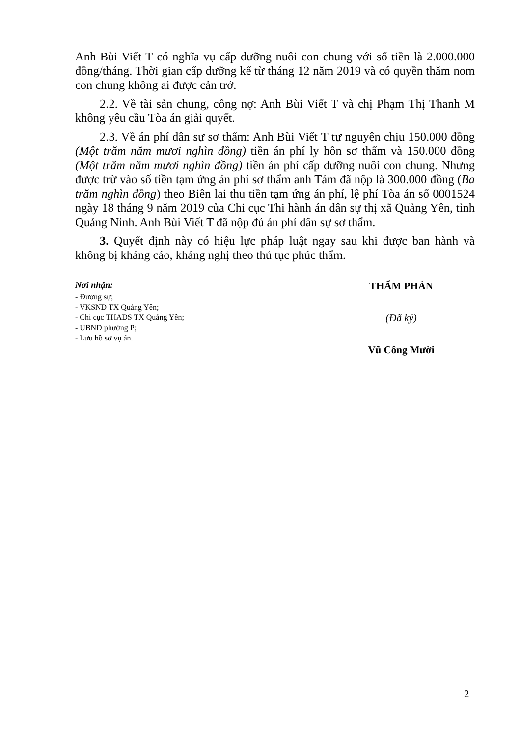Anh Bùi Viết T có nghĩa vụ cấp dưỡng nuôi con chung với số tiền là 2.000.000 đồng/tháng. Thời gian cấp dưỡng kể từ tháng 12 năm 2019 và có quyền thăm nom con chung không ai được cản trở.
2.2. Về tài sản chung, công nợ: Anh Bùi Viết T và chị Phạm Thị Thanh M không yêu cầu Tòa án giải quyết.
2.3. Về án phí dân sự sơ thẩm: Anh Bùi Viết T tự nguyện chịu 150.000 đồng (Một trăm năm mươi nghìn đồng) tiền án phí ly hôn sơ thẩm và 150.000 đồng (Một trăm năm mươi nghìn đồng) tiền án phí cấp dưỡng nuôi con chung. Nhưng được trừ vào số tiền tạm ứng án phí sơ thẩm anh Tám đã nộp là 300.000 đồng (Ba trăm nghìn đồng) theo Biên lai thu tiền tạm ứng án phí, lệ phí Tòa án số 0001524 ngày 18 tháng 9 năm 2019 của Chi cục Thi hành án dân sự thị xã Quảng Yên, tỉnh Quảng Ninh. Anh Bùi Viết T đã nộp đủ án phí dân sự sơ thẩm.
3. Quyết định này có hiệu lực pháp luật ngay sau khi được ban hành và không bị kháng cáo, kháng nghị theo thủ tục phúc thẩm.
Nơi nhận:
- Đương sự;
- VKSND TX Quảng Yên;
- Chi cục THADS TX Quảng Yên;
- UBND phường P;
- Lưu hồ sơ vụ án.
THẨM PHÁN
(Đã ký)
Vũ Công Mười
2